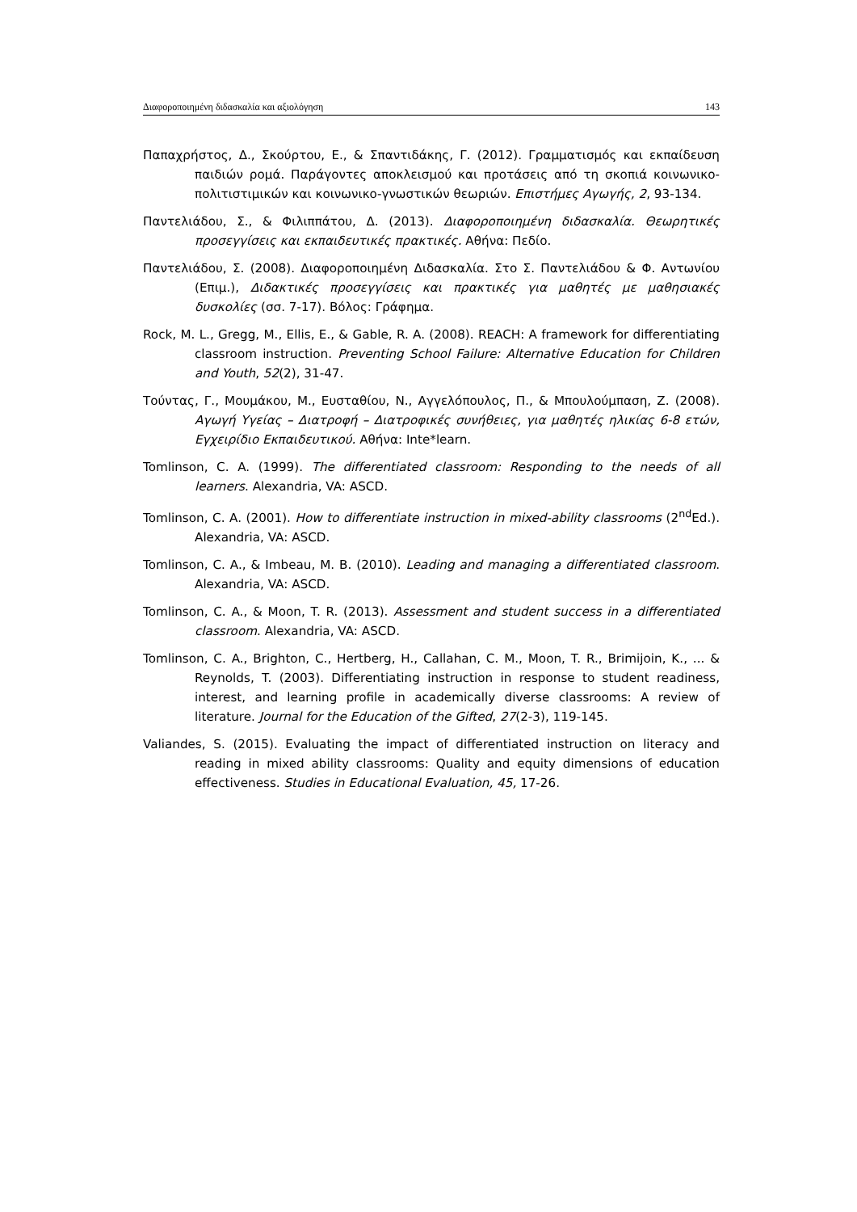Διαφοροποιημένη διδασκαλία και αξιολόγηση 143
Παπαχρήστος, Δ., Σκούρτου, Ε., & Σπαντιδάκης, Γ. (2012). Γραμματισμός και εκπαίδευση παιδιών ρομά. Παράγοντες αποκλεισμού και προτάσεις από τη σκοπιά κοινωνικο-πολιτιστιμικών και κοινωνικο-γνωστικών θεωριών. Επιστήμες Αγωγής, 2, 93-134.
Παντελιάδου, Σ., & Φιλιππάτου, Δ. (2013). Διαφοροποιημένη διδασκαλία. Θεωρητικές προσεγγίσεις και εκπαιδευτικές πρακτικές. Αθήνα: Πεδίο.
Παντελιάδου, Σ. (2008). Διαφοροποιημένη Διδασκαλία. Στο Σ. Παντελιάδου & Φ. Αντωνίου (Επιμ.), Διδακτικές προσεγγίσεις και πρακτικές για μαθητές με μαθησιακές δυσκολίες (σσ. 7-17). Βόλος: Γράφημα.
Rock, M. L., Gregg, M., Ellis, E., & Gable, R. A. (2008). REACH: A framework for differentiating classroom instruction. Preventing School Failure: Alternative Education for Children and Youth, 52(2), 31-47.
Τούντας, Γ., Μουμάκου, Μ., Ευσταθίου, Ν., Αγγελόπουλος, Π., & Μπουλούμπαση, Ζ. (2008). Αγωγή Υγείας – Διατροφή – Διατροφικές συνήθειες, για μαθητές ηλικίας 6-8 ετών, Εγχειρίδιο Εκπαιδευτικού. Αθήνα: Inte*learn.
Tomlinson, C. A. (1999). The differentiated classroom: Responding to the needs of all learners. Alexandria, VA: ASCD.
Tomlinson, C. A. (2001). How to differentiate instruction in mixed-ability classrooms (2<sup>nd</sup>Ed.). Alexandria, VA: ASCD.
Tomlinson, C. A., & Imbeau, M. B. (2010). Leading and managing a differentiated classroom. Alexandria, VA: ASCD.
Tomlinson, C. A., & Moon, T. R. (2013). Assessment and student success in a differentiated classroom. Alexandria, VA: ASCD.
Tomlinson, C. A., Brighton, C., Hertberg, H., Callahan, C. M., Moon, T. R., Brimijoin, K., ... & Reynolds, T. (2003). Differentiating instruction in response to student readiness, interest, and learning profile in academically diverse classrooms: A review of literature. Journal for the Education of the Gifted, 27(2-3), 119-145.
Valiandes, S. (2015). Evaluating the impact of differentiated instruction on literacy and reading in mixed ability classrooms: Quality and equity dimensions of education effectiveness. Studies in Educational Evaluation, 45, 17-26.